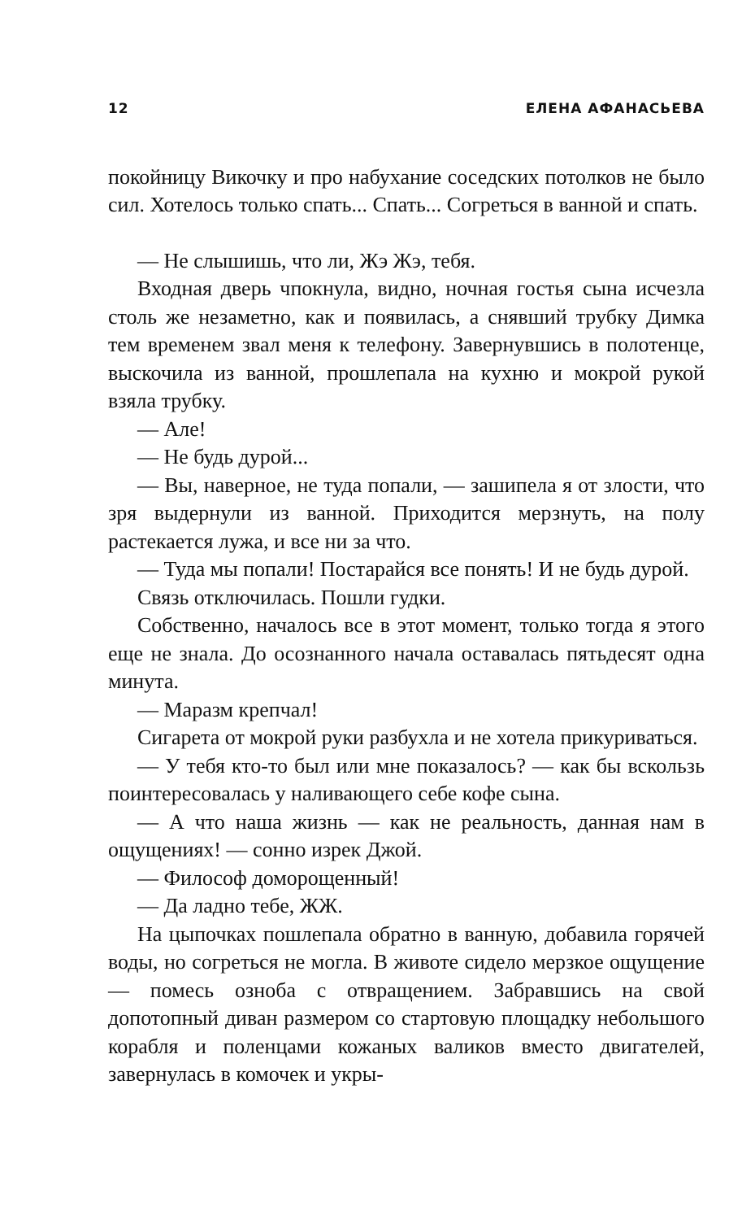12 ЕЛЕНА АФАНАСЬЕВА
покойницу Викочку и про набухание соседских потолков не было сил. Хотелось только спать... Спать... Согреться в ванной и спать.
— Не слышишь, что ли, Жэ Жэ, тебя.
Входная дверь чпокнула, видно, ночная гостья сына исчезла столь же незаметно, как и появилась, а снявший трубку Димка тем временем звал меня к телефону. Завернувшись в полотенце, выскочила из ванной, прошлепала на кухню и мокрой рукой взяла трубку.
— Але!
— Не будь дурой...
— Вы, наверное, не туда попали, — зашипела я от злости, что зря выдернули из ванной. Приходится мерзнуть, на полу растекается лужа, и все ни за что.
— Туда мы попали! Постарайся все понять! И не будь дурой.
Связь отключилась. Пошли гудки.
Собственно, началось все в этот момент, только тогда я этого еще не знала. До осознанного начала оставалась пятьдесят одна минута.
— Маразм крепчал!
Сигарета от мокрой руки разбухла и не хотела прикуриваться.
— У тебя кто-то был или мне показалось? — как бы вскользь поинтересовалась у наливающего себе кофе сына.
— А что наша жизнь — как не реальность, данная нам в ощущениях! — сонно изрек Джой.
— Философ доморощенный!
— Да ладно тебе, ЖЖ.
На цыпочках пошлепала обратно в ванную, добавила горячей воды, но согреться не могла. В животе сидело мерзкое ощущение — помесь озноба с отвращением. Забравшись на свой допотопный диван размером со стартовую площадку небольшого корабля и поленцами кожаных валиков вместо двигателей, завернулась в комочек и укры-